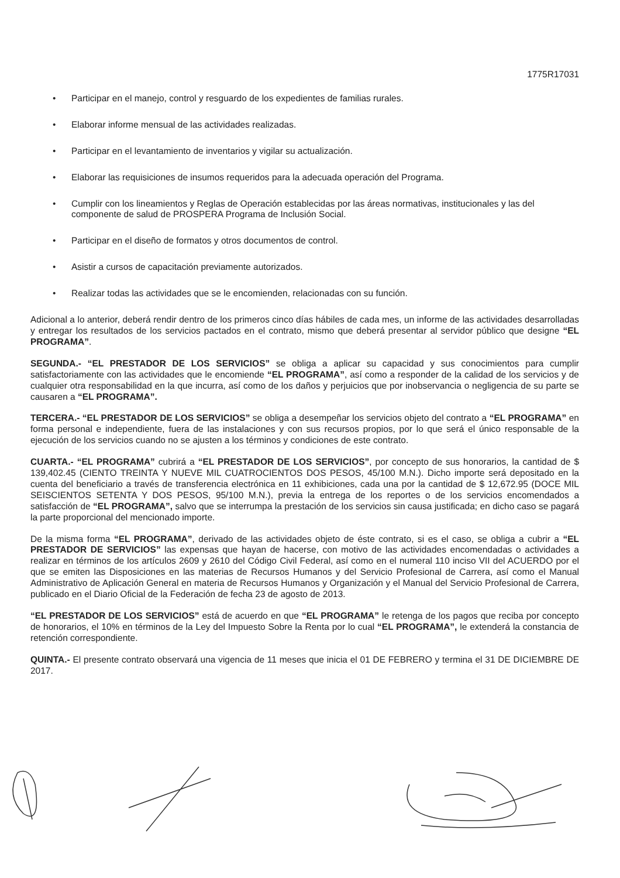1775R17031
• Participar en el manejo, control y resguardo de los expedientes de familias rurales.
• Elaborar informe mensual de las actividades realizadas.
• Participar en el levantamiento de inventarios y vigilar su actualización.
• Elaborar las requisiciones de insumos requeridos para la adecuada operación del Programa.
• Cumplir con los lineamientos y Reglas de Operación establecidas por las áreas normativas, institucionales y las del componente de salud de PROSPERA Programa de Inclusión Social.
• Participar en el diseño de formatos y otros documentos de control.
• Asistir a cursos de capacitación previamente autorizados.
• Realizar todas las actividades que se le encomienden, relacionadas con su función.
Adicional a lo anterior, deberá rendir dentro de los primeros cinco días hábiles de cada mes, un informe de las actividades desarrolladas y entregar los resultados de los servicios pactados en el contrato, mismo que deberá presentar al servidor público que designe “EL PROGRAMA”.
SEGUNDA.- “EL PRESTADOR DE LOS SERVICIOS” se obliga a aplicar su capacidad y sus conocimientos para cumplir satisfactoriamente con las actividades que le encomiende “EL PROGRAMA”, así como a responder de la calidad de los servicios y de cualquier otra responsabilidad en la que incurra, así como de los daños y perjuicios que por inobservancia o negligencia de su parte se causaren a “EL PROGRAMA”.
TERCERA.- “EL PRESTADOR DE LOS SERVICIOS” se obliga a desempeñar los servicios objeto del contrato a “EL PROGRAMA” en forma personal e independiente, fuera de las instalaciones y con sus recursos propios, por lo que será el único responsable de la ejecución de los servicios cuando no se ajusten a los términos y condiciones de este contrato.
CUARTA.- “EL PROGRAMA” cubrirá a “EL PRESTADOR DE LOS SERVICIOS”, por concepto de sus honorarios, la cantidad de $ 139,402.45 (CIENTO TREINTA Y NUEVE MIL CUATROCIENTOS DOS PESOS, 45/100 M.N.). Dicho importe será depositado en la cuenta del beneficiario a través de transferencia electrónica en 11 exhibiciones, cada una por la cantidad de $ 12,672.95 (DOCE MIL SEISCIENTOS SETENTA Y DOS PESOS, 95/100 M.N.), previa la entrega de los reportes o de los servicios encomendados a satisfacción de “EL PROGRAMA”, salvo que se interrumpa la prestación de los servicios sin causa justificada; en dicho caso se pagará la parte proporcional del mencionado importe.
De la misma forma “EL PROGRAMA”, derivado de las actividades objeto de éste contrato, si es el caso, se obliga a cubrir a “EL PRESTADOR DE SERVICIOS” las expensas que hayan de hacerse, con motivo de las actividades encomendadas o actividades a realizar en términos de los artículos 2609 y 2610 del Código Civil Federal, así como en el numeral 110 inciso VII del ACUERDO por el que se emiten las Disposiciones en las materias de Recursos Humanos y del Servicio Profesional de Carrera, así como el Manual Administrativo de Aplicación General en materia de Recursos Humanos y Organización y el Manual del Servicio Profesional de Carrera, publicado en el Diario Oficial de la Federación de fecha 23 de agosto de 2013.
“EL PRESTADOR DE LOS SERVICIOS” está de acuerdo en que “EL PROGRAMA” le retenga de los pagos que reciba por concepto de honorarios, el 10% en términos de la Ley del Impuesto Sobre la Renta por lo cual “EL PROGRAMA”, le extenderá la constancia de retención correspondiente.
QUINTA.- El presente contrato observará una vigencia de 11 meses que inicia el 01 DE FEBRERO y termina el 31 DE DICIEMBRE DE 2017.